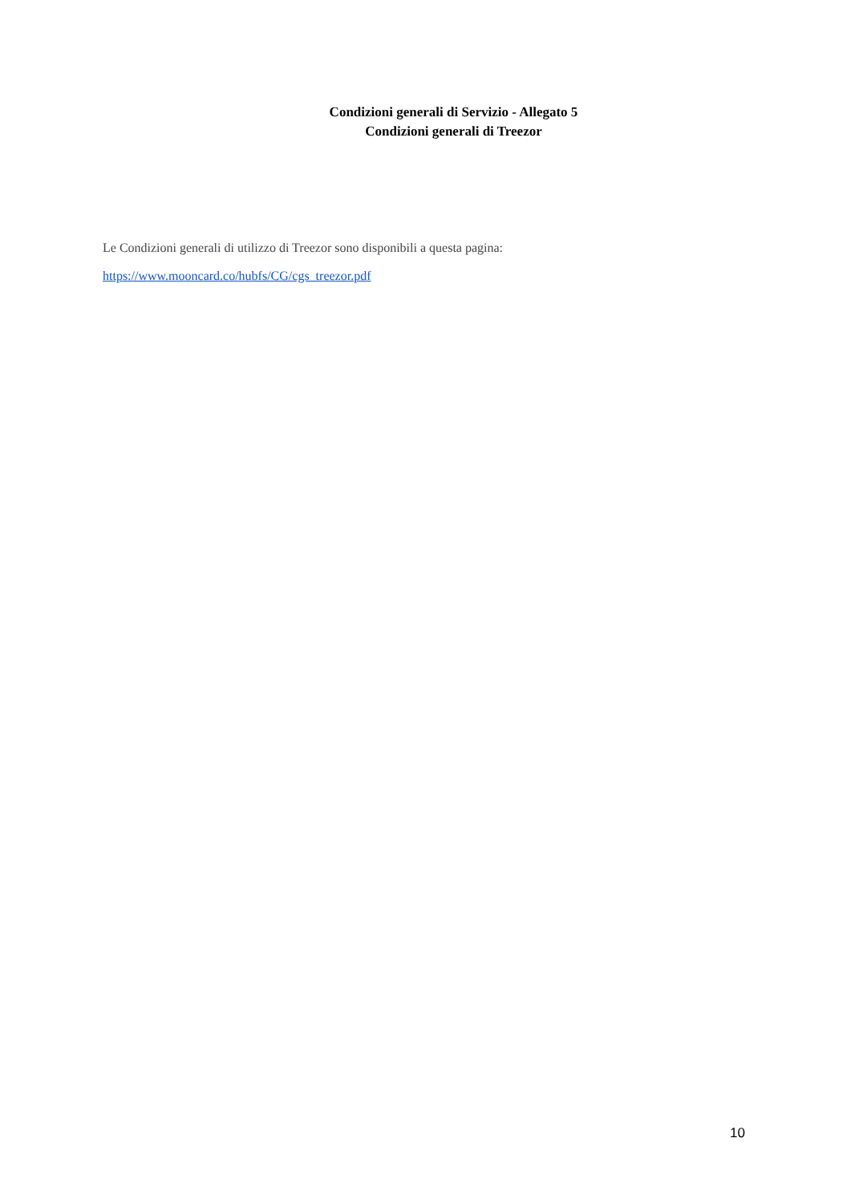Condizioni generali di Servizio - Allegato 5
Condizioni generali di Treezor
Le Condizioni generali di utilizzo di Treezor sono disponibili a questa pagina:
https://www.mooncard.co/hubfs/CG/cgs_treezor.pdf
10